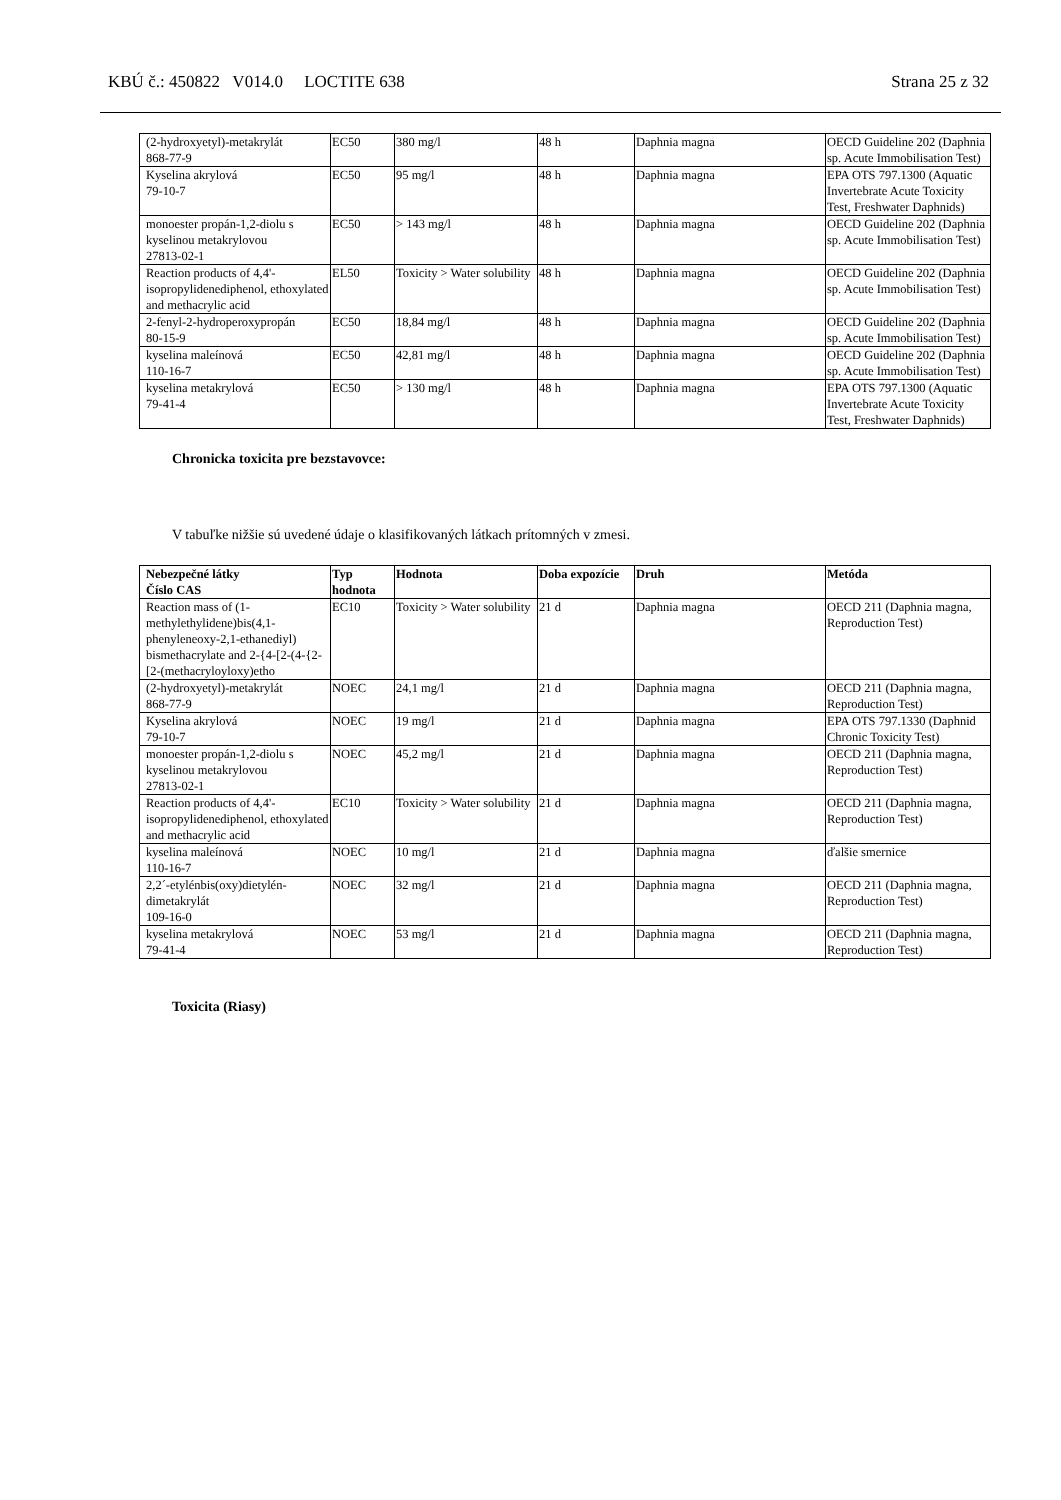KBÚ č.: 450822 V014.0 LOCTITE 638 Strana 25 z 32
| (2-hydroxyetyl)-metakrylát 868-77-9 | EC50 | 380 mg/l | 48 h | Daphnia magna | OECD Guideline 202 (Daphnia sp. Acute Immobilisation Test) |
| Kyselina akrylová 79-10-7 | EC50 | 95 mg/l | 48 h | Daphnia magna | EPA OTS 797.1300 (Aquatic Invertebrate Acute Toxicity Test, Freshwater Daphnids) |
| monoester propán-1,2-diolu s kyselinou metakrylovou 27813-02-1 | EC50 | > 143 mg/l | 48 h | Daphnia magna | OECD Guideline 202 (Daphnia sp. Acute Immobilisation Test) |
| Reaction products of 4,4'-isopropylidenediphenol, ethoxylated and methacrylic acid | EL50 | Toxicity > Water solubility | 48 h | Daphnia magna | OECD Guideline 202 (Daphnia sp. Acute Immobilisation Test) |
| 2-fenyl-2-hydroperoxypropán 80-15-9 | EC50 | 18,84 mg/l | 48 h | Daphnia magna | OECD Guideline 202 (Daphnia sp. Acute Immobilisation Test) |
| kyselina maleínová 110-16-7 | EC50 | 42,81 mg/l | 48 h | Daphnia magna | OECD Guideline 202 (Daphnia sp. Acute Immobilisation Test) |
| kyselina metakrylová 79-41-4 | EC50 | > 130 mg/l | 48 h | Daphnia magna | EPA OTS 797.1300 (Aquatic Invertebrate Acute Toxicity Test, Freshwater Daphnids) |
Chronicka toxicita pre bezstavovce:
V tabuľke nižšie sú uvedené údaje o klasifikovaných látkach prítomných v zmesi.
| Nebezpečné látky Číslo CAS | Typ hodnota | Hodnota | Doba expozície | Druh | Metóda |
| --- | --- | --- | --- | --- | --- |
| Reaction mass of (1-methylethylidene)bis(4,1-phenyleneoxy-2,1-ethanediyl) bismethacrylate and 2-{4-[2-(4-{2-[2-(methacryloyloxy)etho | EC10 | Toxicity > Water solubility | 21 d | Daphnia magna | OECD 211 (Daphnia magna, Reproduction Test) |
| (2-hydroxyetyl)-metakrylát 868-77-9 | NOEC | 24,1 mg/l | 21 d | Daphnia magna | OECD 211 (Daphnia magna, Reproduction Test) |
| Kyselina akrylová 79-10-7 | NOEC | 19 mg/l | 21 d | Daphnia magna | EPA OTS 797.1330 (Daphnid Chronic Toxicity Test) |
| monoester propán-1,2-diolu s kyselinou metakrylovou 27813-02-1 | NOEC | 45,2 mg/l | 21 d | Daphnia magna | OECD 211 (Daphnia magna, Reproduction Test) |
| Reaction products of 4,4'-isopropylidenediphenol, ethoxylated and methacrylic acid | EC10 | Toxicity > Water solubility | 21 d | Daphnia magna | OECD 211 (Daphnia magna, Reproduction Test) |
| kyselina maleínová 110-16-7 | NOEC | 10 mg/l | 21 d | Daphnia magna | ďalšie smernice |
| 2,2´-etylénbis(oxy)dietylén-dimetakrylát 109-16-0 | NOEC | 32 mg/l | 21 d | Daphnia magna | OECD 211 (Daphnia magna, Reproduction Test) |
| kyselina metakrylová 79-41-4 | NOEC | 53 mg/l | 21 d | Daphnia magna | OECD 211 (Daphnia magna, Reproduction Test) |
Toxicita (Riasy)